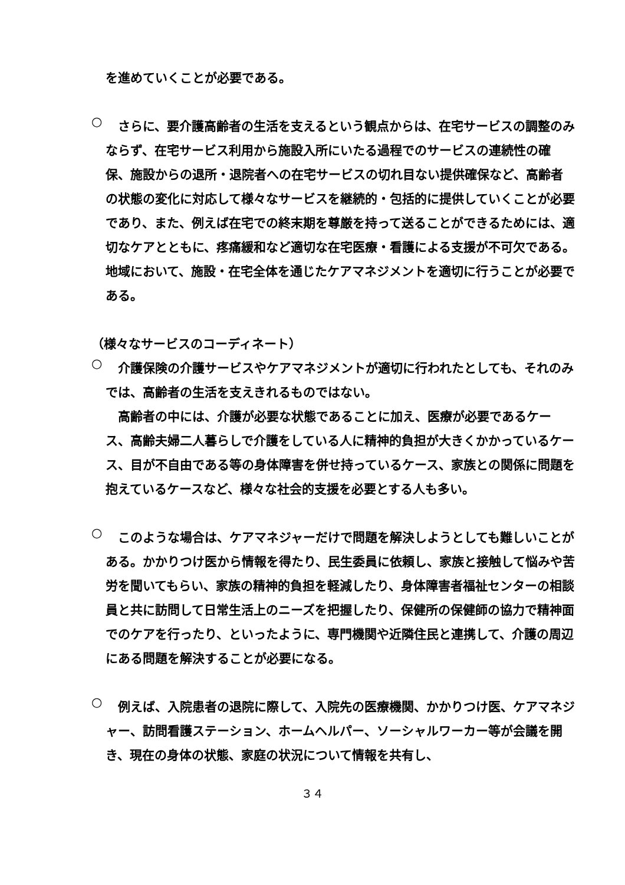を進めていくことが必要である。
○
　さらに、要介護高齢者の生活を支えるという観点からは、在宅サービスの調整のみならず、在宅サービス利用から施設入所にいたる過程でのサービスの連続性の確保、施設からの退所・退院者への在宅サービスの切れ目ない提供確保など、高齢者の状態の変化に対応して様々なサービスを継続的・包括的に提供していくことが必要であり、また、例えば在宅での終末期を尊厳を持って送ることができるためには、適切なケアとともに、疼痛緩和など適切な在宅医療・看護による支援が不可欠である。地域において、施設・在宅全体を通じたケアマネジメントを適切に行うことが必要である。
（様々なサービスのコーディネート）
○
　介護保険の介護サービスやケアマネジメントが適切に行われたとしても、それのみでは、高齢者の生活を支えきれるものではない。
　高齢者の中には、介護が必要な状態であることに加え、医療が必要であるケース、高齢夫婦二人暮らしで介護をしている人に精神的負担が大きくかかっているケース、目が不自由である等の身体障害を併せ持っているケース、家族との関係に問題を抱えているケースなど、様々な社会的支援を必要とする人も多い。
○
　このような場合は、ケアマネジャーだけで問題を解決しようとしても難しいことがある。かかりつけ医から情報を得たり、民生委員に依頼し、家族と接触して悩みや苦労を聞いてもらい、家族の精神的負担を軽減したり、身体障害者福祉センターの相談員と共に訪問して日常生活上のニーズを把握したり、保健所の保健師の協力で精神面でのケアを行ったり、といったように、専門機関や近隣住民と連携して、介護の周辺にある問題を解決することが必要になる。
○
　例えば、入院患者の退院に際して、入院先の医療機関、かかりつけ医、ケアマネジャー、訪問看護ステーション、ホームヘルパー、ソーシャルワーカー等が会議を開き、現在の身体の状態、家庭の状況について情報を共有し、
３４